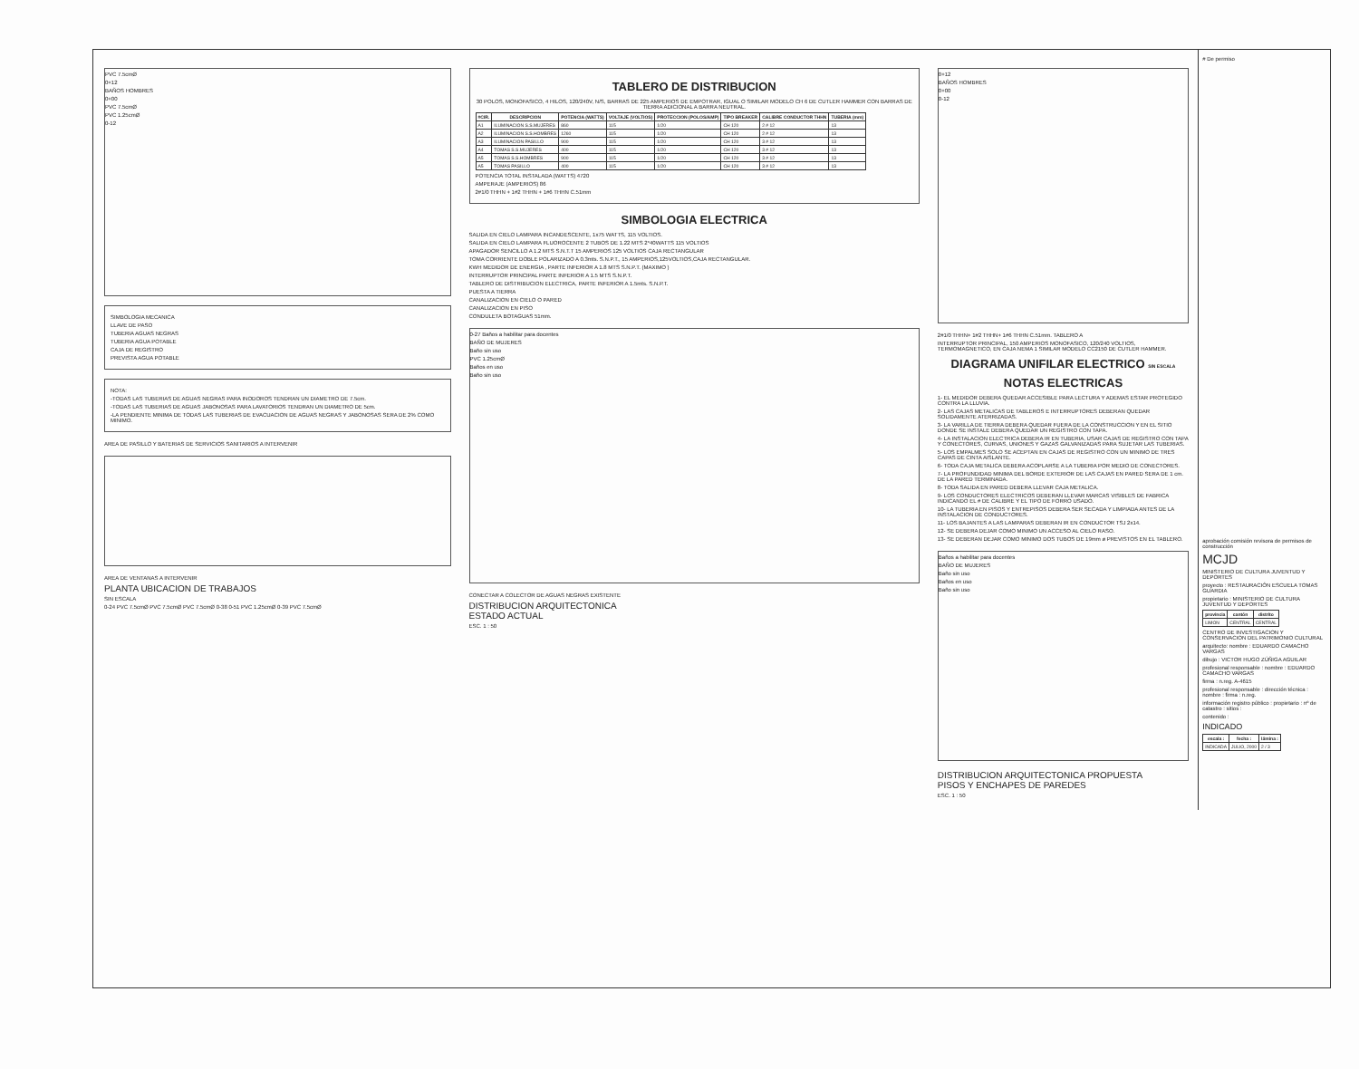PVC 7.5cmØ
0+12
BAÑOS HOMBRES
0+00
PVC 7.5cmØ
PVC 1.25cmØ
0-12
SIMBOLOGIA MECANICA
LLAVE DE PASO
TUBERIA AGUAS NEGRAS
TUBERIA AGUA POTABLE
CAJA DE REGISTRO
PREVISTA AGUA POTABLE
NOTA:
-TODAS LAS TUBERIAS DE AGUAS NEGRAS PARA INODOROS TENDRAN UN DIAMETRO DE 7.5cm.
-TODAS LAS TUBERIAS DE AGUAS JABONOSAS PARA LAVATORIOS TENDRAN UN DIAMETRO DE 5cm.
-LA PENDIENTE MINIMA DE TODAS LAS TUBERIAS DE EVACUACION DE AGUAS NEGRAS Y JABONOSAS SERA DE 2% COMO MINIMO.
AREA DE PASILLO Y BATERIAS DE SERVICIOS SANITARIOS A INTERVENIR
AREA DE VENTANAS A INTERVENIR
PLANTA UBICACION DE TRABAJOS
SIN ESCALA
0-24 PVC 7.5cmØ PVC 7.5cmØ PVC 7.5cmØ 0-38 0-51 PVC 1.25cmØ 0-39 PVC 7.5cmØ
TABLERO DE DISTRIBUCION
30 POLOS, MONOFASICO, 4 HILOS, 120/240V, N/S, BARRAS DE 225 AMPERIOS DE EMPOTRAR, IGUAL O SIMILAR MODELO CH 6 DE CUTLER HAMMER CON BARRAS DE TIERRA ADICIONAL A BARRA NEUTRAL.
| #CIR. | DESCRIPCION | POTENCIA (WATTS) | VOLTAJE (VOLTIOS) | PROTECCION (POLOS/AMP) | TIPO BREAKER | CALIBRE CONDUCTOR THHN | TUBERIA (mm) |
| --- | --- | --- | --- | --- | --- | --- | --- |
| A1 | ILUMINACION S.S.MUJERES | 860 | 115 | 1/20 | CH 120 | 2 # 12 | 13 |
| A2 | ILUMINACION S.S.HOMBRES | 1260 | 115 | 1/20 | CH 120 | 2 # 12 | 13 |
| A3 | ILUMINACION PASILLO | 900 | 115 | 1/20 | CH 120 | 3 # 12 | 13 |
| A4 | TOMAS S.S.MUJERES | 400 | 115 | 1/20 | CH 120 | 3 # 12 | 13 |
| A5 | TOMAS S.S.HOMBRES | 900 | 115 | 1/20 | CH 120 | 3 # 12 | 13 |
| A5 | TOMAS PASILLO | 400 | 115 | 1/20 | CH 120 | 3 # 12 | 13 |
POTENCIA TOTAL INSTALADA (WATTS) 4720
AMPERAJE (AMPERIOS) 86
2#1/0 THHN + 1#2 THHN + 1#6 THHN C.51mm
SIMBOLOGIA ELECTRICA
SALIDA EN CIELO LAMPARA INCANDESCENTE, 1x75 WATTS, 115 VOLTIOS.
SALIDA EN CIELO LAMPARA FLUOROCENTE 2 TUBOS DE 1.22 MTS 2*40WATTS 115 VOLTIOS
APAGADOR SENCILLO A 1.2 MTS S.N.T.T 15 AMPERIOS 125 VOLTIOS CAJA RECTANGULAR
TOMA CORRIENTE DOBLE POLARIZADO A 0.3mts. S.N.P.T., 15 AMPERIOS,125VOLTIOS,CAJA RECTANGULAR.
KWH MEDIDOR DE ENERGIA , PARTE INFERIOR A 1.8 MTS S.N.P.T. (MAXIMO )
INTERRUPTOR PRINCIPAL PARTE INFERIOR A 1.5 MTS S.N.P.T.
TABLERO DE DISTRIBUCION ELECTRICA, PARTE INFERIOR A 1.5mts. S.N.P.T.
PUESTA A TIERRA
CANALIZACION EN CIELO O PARED
CANALIZACION EN PISO
CONDULETA BOTAGUAS 51mm.
0-27 Baños a habilitar para docentes
BAÑO DE MUJERES
Baño sin uso
PVC 1.25cmØ
Baños en uso
Baño sin uso
CONECTAR A COLECTOR DE AGUAS NEGRAS EXISTENTE
DISTRIBUCION ARQUITECTONICA
ESTADO ACTUAL
ESC. 1 : 50
0+12
BAÑOS HOMBRES
0+00
0-12
2#1/0 THHN+ 1#2 THHN+ 1#6 THHN C.51mm. TABLERO A
INTERRUPTOR PRINCIPAL, 150 AMPERIOS MONOFASICO, 120/240 VOLTIOS, TERMOMAGNETICO, EN CAJA NEMA 1 SIMILAR MODELO CC2150 DE CUTLER HAMMER.
DIAGRAMA UNIFILAR ELECTRICO SIN ESCALA
NOTAS ELECTRICAS
1- EL MEDIDOR DEBERA QUEDAR ACCESIBLE PARA LECTURA Y ADEMAS ESTAR PROTEGIDO CONTRA LA LLUVIA.
2- LAS CAJAS METALICAS DE TABLEROS E INTERRUPTORES DEBERAN QUEDAR SOLIDAMENTE ATERRIZADAS.
3- LA VARILLA DE TIERRA DEBERA QUEDAR FUERA DE LA CONSTRUCCION Y EN EL SITIO DONDE SE INSTALE DEBERA QUEDAR UN REGISTRO CON TAPA.
4- LA INSTALACION ELECTRICA DEBERA IR EN TUBERIA, USAR CAJAS DE REGISTRO CON TAPA Y CONECTORES, CURVAS, UNIONES Y GAZAS GALVANIZADAS PARA SUJETAR LAS TUBERIAS.
5- LOS EMPALMES SOLO SE ACEPTAN EN CAJAS DE REGISTRO CON UN MINIMO DE TRES CAPAS DE CINTA AISLANTE.
6- TODA CAJA METALICA DEBERA ACOPLARSE A LA TUBERIA POR MEDIO DE CONECTORES.
7- LA PROFUNDIDAD MINIMA DEL BORDE EXTERIOR DE LAS CAJAS EN PARED SERA DE 1 cm. DE LA PARED TERMINADA.
8- TODA SALIDA EN PARED DEBERA LLEVAR CAJA METALICA.
9- LOS CONDUCTORES ELECTRICOS DEBERAN LLEVAR MARCAS VISIBLES DE FABRICA INDICANDO EL # DE CALIBRE Y EL TIPO DE FORRO USADO.
10- LA TUBERIA EN PISOS Y ENTREPISOS DEBERA SER SECADA Y LIMPIADA ANTES DE LA INSTALACION DE CONDUCTORES.
11- LOS BAJANTES A LAS LAMPARAS DEBERAN IR EN CONDUCTOR TSJ 2x14.
12- SE DEBERA DEJAR COMO MINIMO UN ACCESO AL CIELO RASO.
13- SE DEBERAN DEJAR COMO MINIMO DOS TUBOS DE 19mm ø PREVISTOS EN EL TABLERO.
Baños a habilitar para docentes
BAÑO DE MUJERES
Baño sin uso
Baños en uso
Baño sin uso
DISTRIBUCION ARQUITECTONICA PROPUESTA
PISOS Y ENCHAPES DE PAREDES
ESC. 1 : 50
# De permiso
aprobación comisión revisora de permisos de construcción
MCJD
MINISTERIO DE CULTURA JUVENTUD Y DEPORTES
proyecto : RESTAURACIÓN ESCUELA TOMAS GUARDIA
propietario : MINISTERIO DE CULTURA JUVENTUD Y DEPORTES
| provincia | cantón | distrito |
| --- | --- | --- |
| LIMON | CENTRAL | CENTRAL |
CENTRO DE INVESTIGACION Y CONSERVACION DEL PATRIMONIO CULTURAL
arquitecto: nombre : EDUARDO CAMACHO VARGAS
dibujo : VICTOR HUGO ZÚÑIGA AGUILAR
profesional responsable : nombre : EDUARDO CAMACHO VARGAS
firma : n.reg. A-4615
profesional responsable : dirección técnica : nombre : firma : n.reg.
información registro público : propietario : nº de catastro : sitios :
contenido :
INDICADO
| escala : | fecha : | lámina : |
| --- | --- | --- |
| INDICADA | JULIO, 2000 | 2 / 3 |